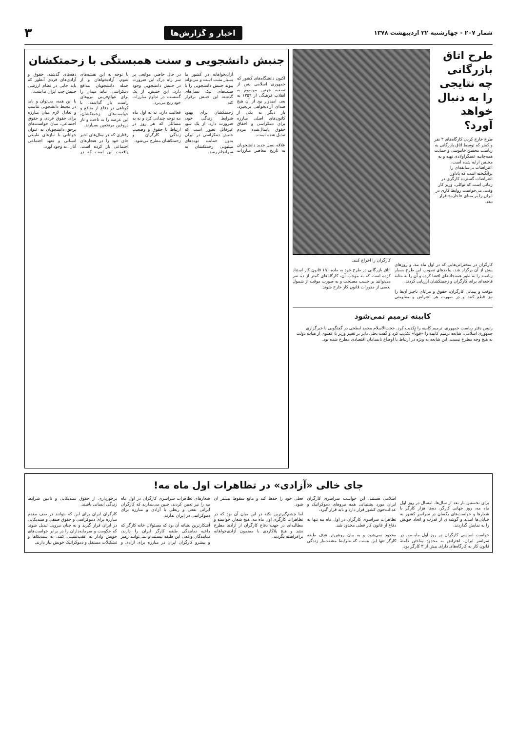شمار ۲۰۷ - چهارشنبه ۲۲ اردیبهشت ۱۳۷۸
اخبار و گزارش‌ها
۳
طرح اتاق بازرگانی چه نتایجی را به دنبال خواهد آورد؟
طرح خارج کردن کارگاه‌های ۳ نفر و کمتر که توسط اتاق بازرگانی به ریاست محسن خاموشی و حمایت همه‌جانبه عسگراولادی تهیه و به مجلس ارایه شده است، اعتراضات بی‌سابقه‌ای را برانگیخته است که یادآور اعتراضات گسترده کارگری در زمانی است که توکلی، وزیر کار وقت، می‌خواست روابط کاری در ایران را بر مبنای «اجاره» قرار دهد.
کارگران در سخنرانی‌هایی که در اول ماه مه، و روزهای پیش از آن برگزار شد، پیامدهای تصویب این طرح بسیار زیانمند را به طور همه‌جانبه‌ای افشا کرده و آن را به مثابه فاجعه‌ای برای کارگران و زحمتکشان ارزیابی کردند.
موقت و پیمانی کارگران، حقوق و مزایای ناچیز آن‌ها را نیز قطع کنند و در صورت هر اعتراض و مقاومتی کارگران را اخراج کنند.
اتاق بازرگانی در طرح خود به ماده ۱۹۱ قانون کار استناد کرده است که به موجب آن، کارگاه‌های کمتر از ده نفر می‌توانند بر حسب مصلحت و به صورت موقت از شمول بعضی از مقررات قانون کار خارج شوند.
کابینه ترمیم نمی‌شود
رئیس دفتر ریاست جمهوری، ترمیم کابینه را تکذیب کرد. حجت‌الاسلام محمد ابطحی در گفتگویی با خبرگزاری جمهوری اسلامی، شایعه ترمیم کابینه را «قویاً» تکذیب کرد و گفت بحثی دایر بر تغییر وزیر یا عضوی از هیات دولت به هیچ وجه مطرح نیست. این شایعه به ویژه در ارتباط با اوضاع نابسامان اقتصادی مطرح شده بود.
جنبش دانشجویی و سنت همبستگی با زحمتکشان
اکنون دانشگاه‌های کشور که جمهوری اسلامی پس از تصفیه خونین موسوم به انقلاب فرهنگی از ۱۳۵۹ به بعد، امیدوار بود از آن هیچ صدای آزادیخواهی برنخیزد، بار دیگر به یکی از کانون‌های اصلی مبارزه برای دمکراسی و احقاق حقوق پایمال‌شده مردم تبدیل شده است.
علاقه نسل جدید دانشجویان به تاریخ معاصر مبارزات آزادیخواهانه در کشور ما بسیار مثبت است و می‌تواند پیوند جنبش دانشجویی را با سنت‌های نیک نسل‌های گذشته این جنبش برقرار کند.
زحمتکشان برای بهبود شرایط زندگی خود، ضرورت دارد. از یک سو، غیرقابل تصور است که جنبش دمکراسی در ایران بدون حمایت توده‌های میلیونی زحمتکشان به سرانجام رسد.
در حال حاضر، موانعی بر سر راه درک این ضرورت در جنبش دانشجویی وجود دارد. این جنبش، از یک گسست در تداوم مبارزات خود رنج می‌برد.
فعالیت دارد، نه به اول ماه مه توجه چندانی کرد و نه به مسائلی که هر روز در ارتباط با حقوق و وضعیت زندگی کارگران و زحمتکشان مطرح می‌شود.
با توجه به این نقشه‌های شوم، آزادیخواهان و از جمله دانشجویان مدافع دمکراسی، نباید میدان را برای عوام‌فریبی نیروهای راست باز گذاشته، با کوتاهی در دفاع از منافع و خواست‌های زحمتکشان، این عرصه را به تاخت و تاز دروغین مرتجعین بسپارند.
رفتاری که در سال‌های اخیر جای خود را در هنجارهای اجتماعی باز کرده است. واقعیت این است که در دهه‌های گذشته، حقوق و آزادی‌های فردی آنطور که باید جایی در نظام ارزشی جنبش چپ ایران نداشت.
با این همه، می‌توان و باید در محیط دانشجویی تناسب و تعادل لازم میان مبارزه برای حقوق فردی و حقوق اجتماعی، میان خواست‌های برحق دانشجویان به عنوان جوانانی با نیازهای طبیعی انسانی و تعهد اجتماعی آنان، به وجود آورد.
جای خالی «آزادی» در تظاهرات اول ماه مه!
برای نخستین بار بعد از سال‌ها، امسال در روز اول ماه مه، روز جهانی کارگر، ده‌ها هزار کارگر با شعارها و خواست‌های یکسان در سراسر کشور به خیابان‌ها آمدند و گوشه‌ای از قدرت و اتحاد خویش را به نمایش گذاردند.
خواست اساسی کارگران در روز اول ماه مه، در سراسر ایران، اعتراض به محدود ساختن دامنهٔ قانون کار به کارگاه‌های دارای بیش از ۳ کارگر بود.
اسلامی هستند، این خواست سراسری کارگران ایران مورد پشتیبانی همه نیروهای دموکراتیک و عدالت‌جوی کشور قرار دارد و باید قرار گیرد.
تظاهرات سراسری کارگران در اول ماه مه تنها به دفاع از قانون کار فعلی محدود شد.
محدود نمی‌شود و به بیان روشن‌تر هدف طبقه کارگر تنها این نیست که شرایط مشقت‌بار زندگی فعلی خود را حفظ کند و مانع سقوط بیشتر آن شود.
اما چشم‌گیرترین نکته در این میان آن بود که در تظاهرات کارگری اول ماه مه، هیچ شعار، خواسته و مطالبه‌ای در جهت دفاع کارگران از آزادی مطرح نشد و هیچ پلاکاردی با مضمون آزادی‌خواهانه برافراشته نگردید.
شعارهای تظاهرات سراسری کارگران در اول ماه مه را نیز تعیین کردند، چنین می‌پندارند که کارگران ایرانی نفعی و ربطی با آزادی و مبارزه برای دموکراسی در ایران ندارند.
آشکارترین نشانه آن بود که مسئولان خانه کارگر که داعیه نمایندگی طبقه کارگر ایران را دارند، نمایندگان واقعی این طبقه نیستند و نمی‌توانند رهبر و پیشرو کارگران ایران در مبارزه برای آزادی و برخورداری از حقوق سندیکایی و تامین شرایط زندگی انسانی باشند.
کارگران ایران برای این که بتوانند در صف مقدم مبارزه برای دموکراسی و حقوق صنفی و سندیکایی در ایران قرار گیرند و به چنان نیرویی تبدیل شوند که حکومت و سرمایه‌داران را در برابر خواست‌های خویش وادار به عقب‌نشینی کنند، به سندیکاها و تشکیلات مستقل و دموکراتیک خویش نیاز دارند.